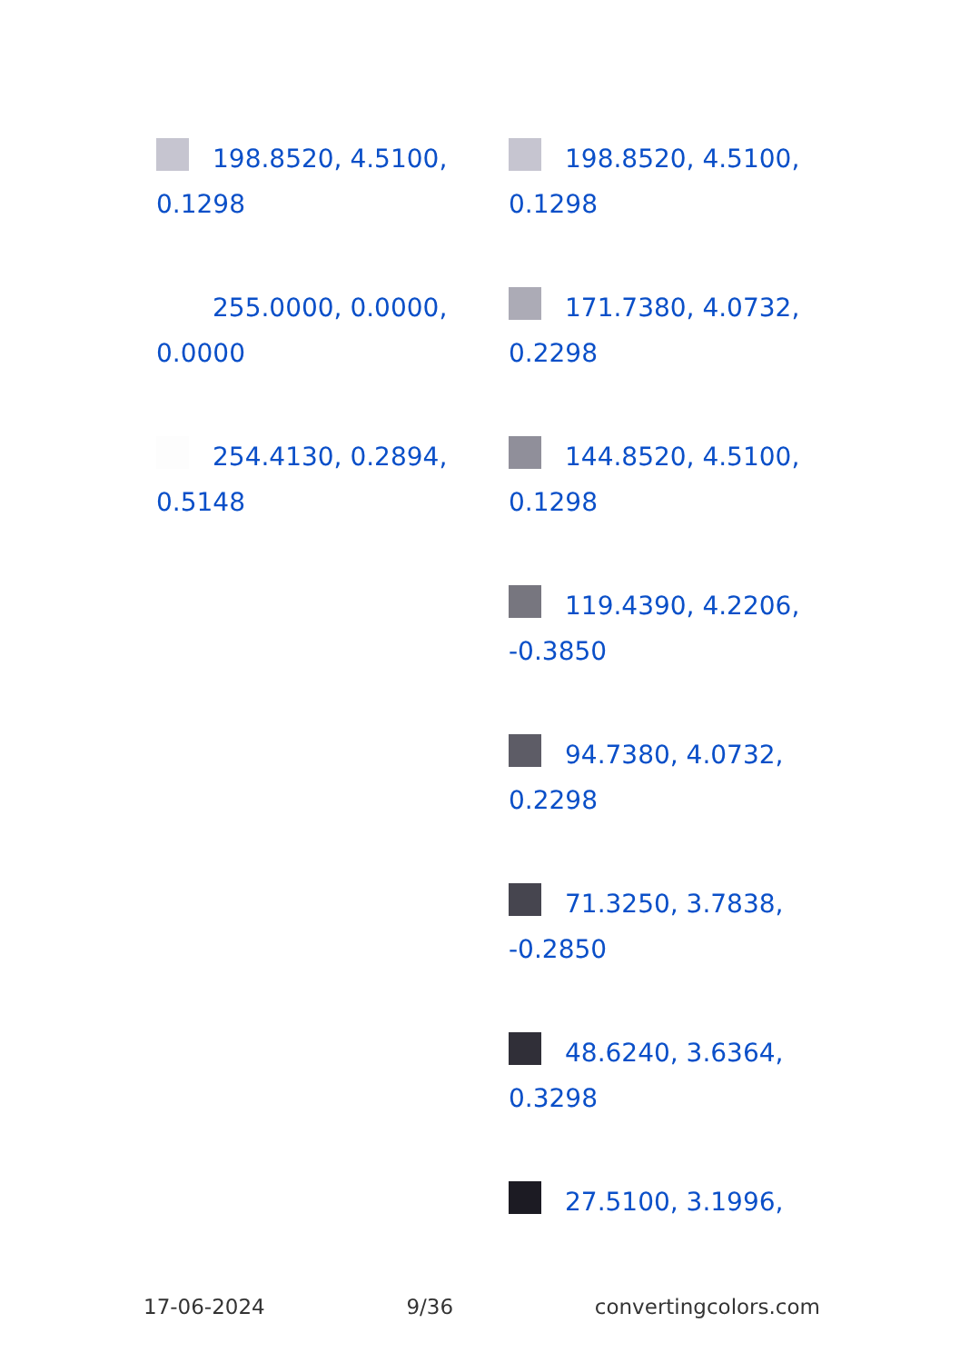198.8520, 4.5100, 0.1298
255.0000, 0.0000, 0.0000
254.4130, 0.2894, 0.5148
198.8520, 4.5100, 0.1298
171.7380, 4.0732, 0.2298
144.8520, 4.5100, 0.1298
119.4390, 4.2206, -0.3850
94.7380, 4.0732, 0.2298
71.3250, 3.7838, -0.2850
48.6240, 3.6364, 0.3298
27.5100, 3.1996,
17-06-2024 9/36 convertingcolors.com